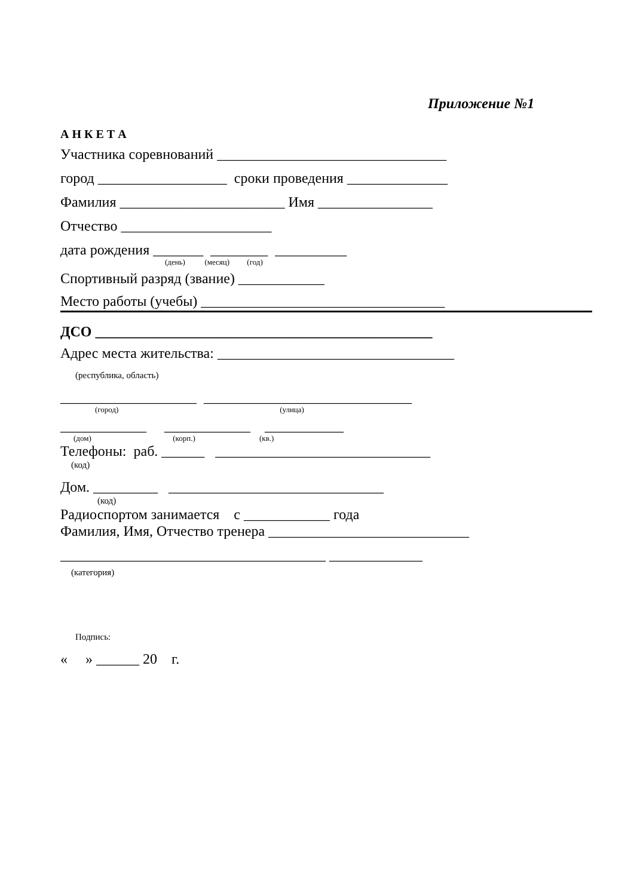Приложение №1
А Н К Е Т А
Участника соревнований ________________________________
город __________________ сроки проведения ______________
Фамилия _______________________ Имя ________________
Отчество _____________________
дата рождения _______ ________ __________
(день) (месяц) (год)
Спортивный разряд (звание) ____________
Место работы (учебы) __________________________________
ДСО _______________________________________________
Адрес места жительства: _________________________________
(республика, область)
___________________ _____________________________
(город) (улица)
____________ ____________ ___________
(дом) (корп.) (кв.)
Телефоны: раб. ______ ______________________________
(код)
Дом. _________ ______________________________
(код)
Радиоспортом занимается с ____________ года
Фамилия, Имя, Отчество тренера ____________________________
_____________________________________ _____________
(категория)
Подпись:
« » ______ 20 г.